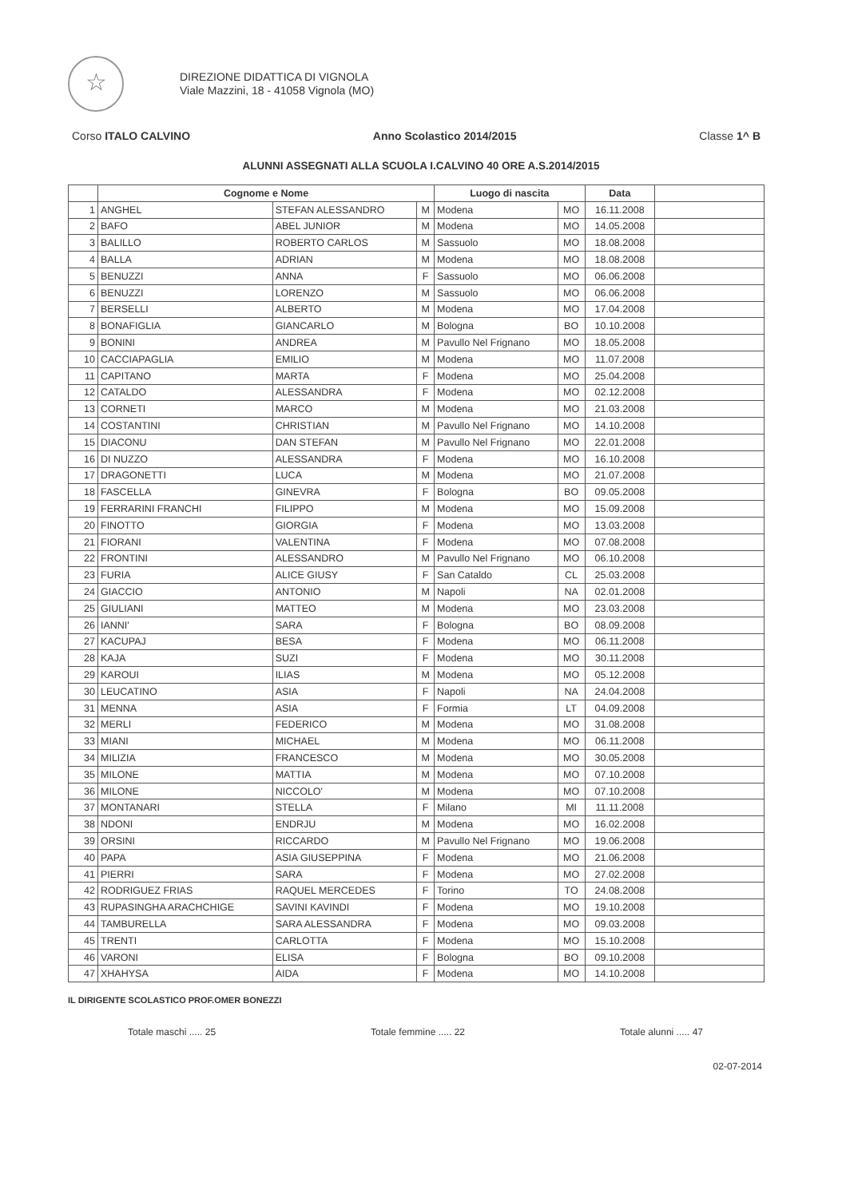☆
DIREZIONE DIDATTICA DI VIGNOLA
Viale Mazzini, 18 - 41058 Vignola (MO)
Corso ITALO CALVINO Anno Scolastico 2014/2015 Classe 1^ B
ALUNNI ASSEGNATI ALLA SCUOLA I.CALVINO 40 ORE A.S.2014/2015
| | Cognome e Nome | | | Luogo di nascita | | Data | |
| --- | --- | --- | --- | --- | --- | --- | --- |
| 1 | ANGHEL | STEFAN ALESSANDRO | M | Modena | MO | 16.11.2008 | |
| 2 | BAFO | ABEL JUNIOR | M | Modena | MO | 14.05.2008 | |
| 3 | BALILLO | ROBERTO CARLOS | M | Sassuolo | MO | 18.08.2008 | |
| 4 | BALLA | ADRIAN | M | Modena | MO | 18.08.2008 | |
| 5 | BENUZZI | ANNA | F | Sassuolo | MO | 06.06.2008 | |
| 6 | BENUZZI | LORENZO | M | Sassuolo | MO | 06.06.2008 | |
| 7 | BERSELLI | ALBERTO | M | Modena | MO | 17.04.2008 | |
| 8 | BONAFIGLIA | GIANCARLO | M | Bologna | BO | 10.10.2008 | |
| 9 | BONINI | ANDREA | M | Pavullo Nel Frignano | MO | 18.05.2008 | |
| 10 | CACCIAPAGLIA | EMILIO | M | Modena | MO | 11.07.2008 | |
| 11 | CAPITANO | MARTA | F | Modena | MO | 25.04.2008 | |
| 12 | CATALDO | ALESSANDRA | F | Modena | MO | 02.12.2008 | |
| 13 | CORNETI | MARCO | M | Modena | MO | 21.03.2008 | |
| 14 | COSTANTINI | CHRISTIAN | M | Pavullo Nel Frignano | MO | 14.10.2008 | |
| 15 | DIACONU | DAN STEFAN | M | Pavullo Nel Frignano | MO | 22.01.2008 | |
| 16 | DI NUZZO | ALESSANDRA | F | Modena | MO | 16.10.2008 | |
| 17 | DRAGONETTI | LUCA | M | Modena | MO | 21.07.2008 | |
| 18 | FASCELLA | GINEVRA | F | Bologna | BO | 09.05.2008 | |
| 19 | FERRARINI FRANCHI | FILIPPO | M | Modena | MO | 15.09.2008 | |
| 20 | FINOTTO | GIORGIA | F | Modena | MO | 13.03.2008 | |
| 21 | FIORANI | VALENTINA | F | Modena | MO | 07.08.2008 | |
| 22 | FRONTINI | ALESSANDRO | M | Pavullo Nel Frignano | MO | 06.10.2008 | |
| 23 | FURIA | ALICE GIUSY | F | San Cataldo | CL | 25.03.2008 | |
| 24 | GIACCIO | ANTONIO | M | Napoli | NA | 02.01.2008 | |
| 25 | GIULIANI | MATTEO | M | Modena | MO | 23.03.2008 | |
| 26 | IANNI' | SARA | F | Bologna | BO | 08.09.2008 | |
| 27 | KACUPAJ | BESA | F | Modena | MO | 06.11.2008 | |
| 28 | KAJA | SUZI | F | Modena | MO | 30.11.2008 | |
| 29 | KAROUI | ILIAS | M | Modena | MO | 05.12.2008 | |
| 30 | LEUCATINO | ASIA | F | Napoli | NA | 24.04.2008 | |
| 31 | MENNA | ASIA | F | Formia | LT | 04.09.2008 | |
| 32 | MERLI | FEDERICO | M | Modena | MO | 31.08.2008 | |
| 33 | MIANI | MICHAEL | M | Modena | MO | 06.11.2008 | |
| 34 | MILIZIA | FRANCESCO | M | Modena | MO | 30.05.2008 | |
| 35 | MILONE | MATTIA | M | Modena | MO | 07.10.2008 | |
| 36 | MILONE | NICCOLO' | M | Modena | MO | 07.10.2008 | |
| 37 | MONTANARI | STELLA | F | Milano | MI | 11.11.2008 | |
| 38 | NDONI | ENDRJU | M | Modena | MO | 16.02.2008 | |
| 39 | ORSINI | RICCARDO | M | Pavullo Nel Frignano | MO | 19.06.2008 | |
| 40 | PAPA | ASIA GIUSEPPINA | F | Modena | MO | 21.06.2008 | |
| 41 | PIERRI | SARA | F | Modena | MO | 27.02.2008 | |
| 42 | RODRIGUEZ FRIAS | RAQUEL MERCEDES | F | Torino | TO | 24.08.2008 | |
| 43 | RUPASINGHA ARACHCHIGE | SAVINI KAVINDI | F | Modena | MO | 19.10.2008 | |
| 44 | TAMBURELLA | SARA ALESSANDRA | F | Modena | MO | 09.03.2008 | |
| 45 | TRENTI | CARLOTTA | F | Modena | MO | 15.10.2008 | |
| 46 | VARONI | ELISA | F | Bologna | BO | 09.10.2008 | |
| 47 | XHAHYSA | AIDA | F | Modena | MO | 14.10.2008 | |
IL DIRIGENTE SCOLASTICO PROF.OMER BONEZZI
Totale maschi ..... 25 Totale femmine ..... 22 Totale alunni ..... 47
02-07-2014